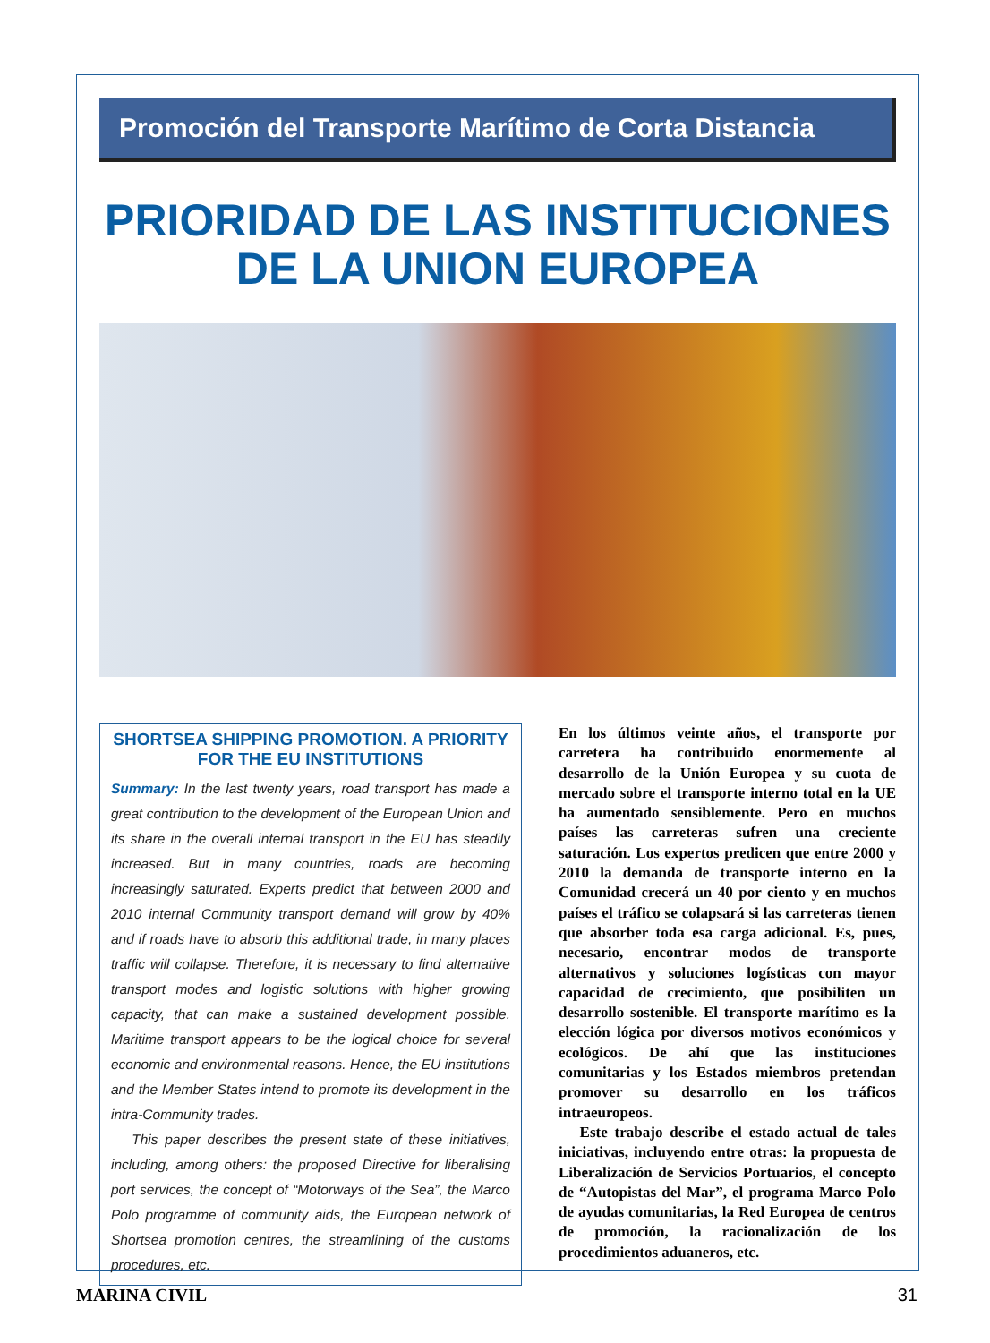Promoción del Transporte Marítimo de Corta Distancia
PRIORIDAD DE LAS INSTITUCIONES
DE LA UNION EUROPEA
SHORTSEA SHIPPING PROMOTION. A PRIORITY FOR THE EU INSTITUTIONS
Summary: In the last twenty years, road transport has made a great contribution to the development of the European Union and its share in the overall internal transport in the EU has steadily increased. But in many countries, roads are becoming increasingly saturated. Experts predict that between 2000 and 2010 internal Community transport demand will grow by 40% and if roads have to absorb this additional trade, in many places traffic will collapse. Therefore, it is necessary to find alternative transport modes and logistic solutions with higher growing capacity, that can make a sustained development possible. Maritime transport appears to be the logical choice for several economic and environmental reasons. Hence, the EU institutions and the Member States intend to promote its development in the intra-Community trades.
This paper describes the present state of these initiatives, including, among others: the proposed Directive for liberalising port services, the concept of “Motorways of the Sea”, the Marco Polo programme of community aids, the European network of Shortsea promotion centres, the streamlining of the customs procedures, etc.
En los últimos veinte años, el transporte por carretera ha contribuido enormemente al desarrollo de la Unión Europea y su cuota de mercado sobre el transporte interno total en la UE ha aumentado sensiblemente. Pero en muchos países las carreteras sufren una creciente saturación. Los expertos predicen que entre 2000 y 2010 la demanda de transporte interno en la Comunidad crecerá un 40 por ciento y en muchos países el tráfico se colapsará si las carreteras tienen que absorber toda esa carga adicional. Es, pues, necesario, encontrar modos de transporte alternativos y soluciones logísticas con mayor capacidad de crecimiento, que posibiliten un desarrollo sostenible. El transporte marítimo es la elección lógica por diversos motivos económicos y ecológicos. De ahí que las instituciones comunitarias y los Estados miembros pretendan promover su desarrollo en los tráficos intraeuropeos.
Este trabajo describe el estado actual de tales iniciativas, incluyendo entre otras: la propuesta de Liberalización de Servicios Portuarios, el concepto de “Autopistas del Mar”, el programa Marco Polo de ayudas comunitarias, la Red Europea de centros de promoción, la racionalización de los procedimientos aduaneros, etc.
MARINA CIVIL 31